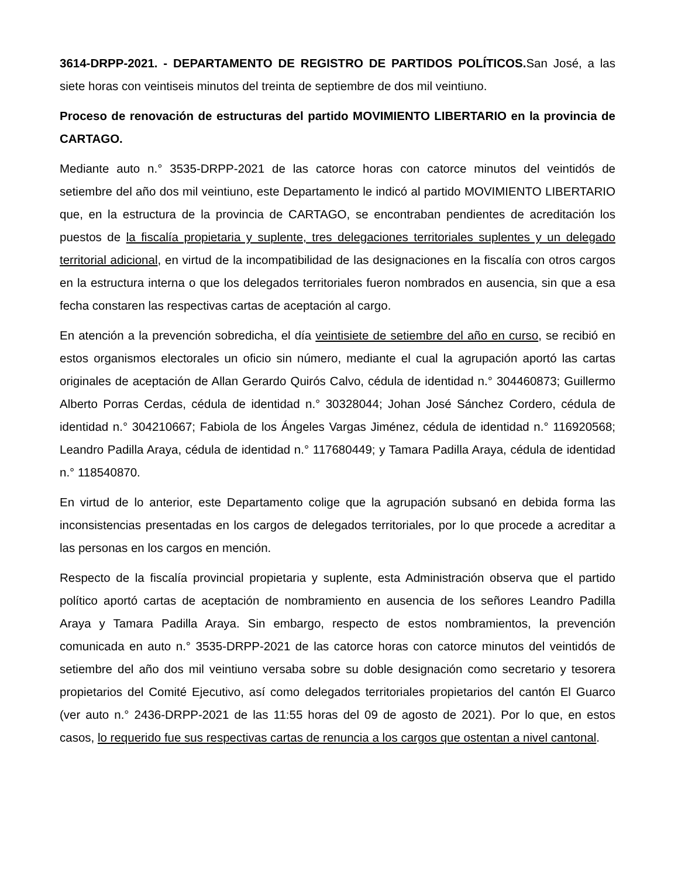3614-DRPP-2021. - DEPARTAMENTO DE REGISTRO DE PARTIDOS POLÍTICOS. San José, a las siete horas con veintiseis minutos del treinta de septiembre de dos mil veintiuno.
Proceso de renovación de estructuras del partido MOVIMIENTO LIBERTARIO en la provincia de CARTAGO.
Mediante auto n.° 3535-DRPP-2021 de las catorce horas con catorce minutos del veintidós de setiembre del año dos mil veintiuno, este Departamento le indicó al partido MOVIMIENTO LIBERTARIO que, en la estructura de la provincia de CARTAGO, se encontraban pendientes de acreditación los puestos de la fiscalía propietaria y suplente, tres delegaciones territoriales suplentes y un delegado territorial adicional, en virtud de la incompatibilidad de las designaciones en la fiscalía con otros cargos en la estructura interna o que los delegados territoriales fueron nombrados en ausencia, sin que a esa fecha constaren las respectivas cartas de aceptación al cargo.
En atención a la prevención sobredicha, el día veintisiete de setiembre del año en curso, se recibió en estos organismos electorales un oficio sin número, mediante el cual la agrupación aportó las cartas originales de aceptación de Allan Gerardo Quirós Calvo, cédula de identidad n.° 304460873; Guillermo Alberto Porras Cerdas, cédula de identidad n.° 30328044; Johan José Sánchez Cordero, cédula de identidad n.° 304210667; Fabiola de los Ángeles Vargas Jiménez, cédula de identidad n.° 116920568; Leandro Padilla Araya, cédula de identidad n.° 117680449; y Tamara Padilla Araya, cédula de identidad n.° 118540870.
En virtud de lo anterior, este Departamento colige que la agrupación subsanó en debida forma las inconsistencias presentadas en los cargos de delegados territoriales, por lo que procede a acreditar a las personas en los cargos en mención.
Respecto de la fiscalía provincial propietaria y suplente, esta Administración observa que el partido político aportó cartas de aceptación de nombramiento en ausencia de los señores Leandro Padilla Araya y Tamara Padilla Araya. Sin embargo, respecto de estos nombramientos, la prevención comunicada en auto n.° 3535-DRPP-2021 de las catorce horas con catorce minutos del veintidós de setiembre del año dos mil veintiuno versaba sobre su doble designación como secretario y tesorera propietarios del Comité Ejecutivo, así como delegados territoriales propietarios del cantón El Guarco (ver auto n.° 2436-DRPP-2021 de las 11:55 horas del 09 de agosto de 2021). Por lo que, en estos casos, lo requerido fue sus respectivas cartas de renuncia a los cargos que ostentan a nivel cantonal.